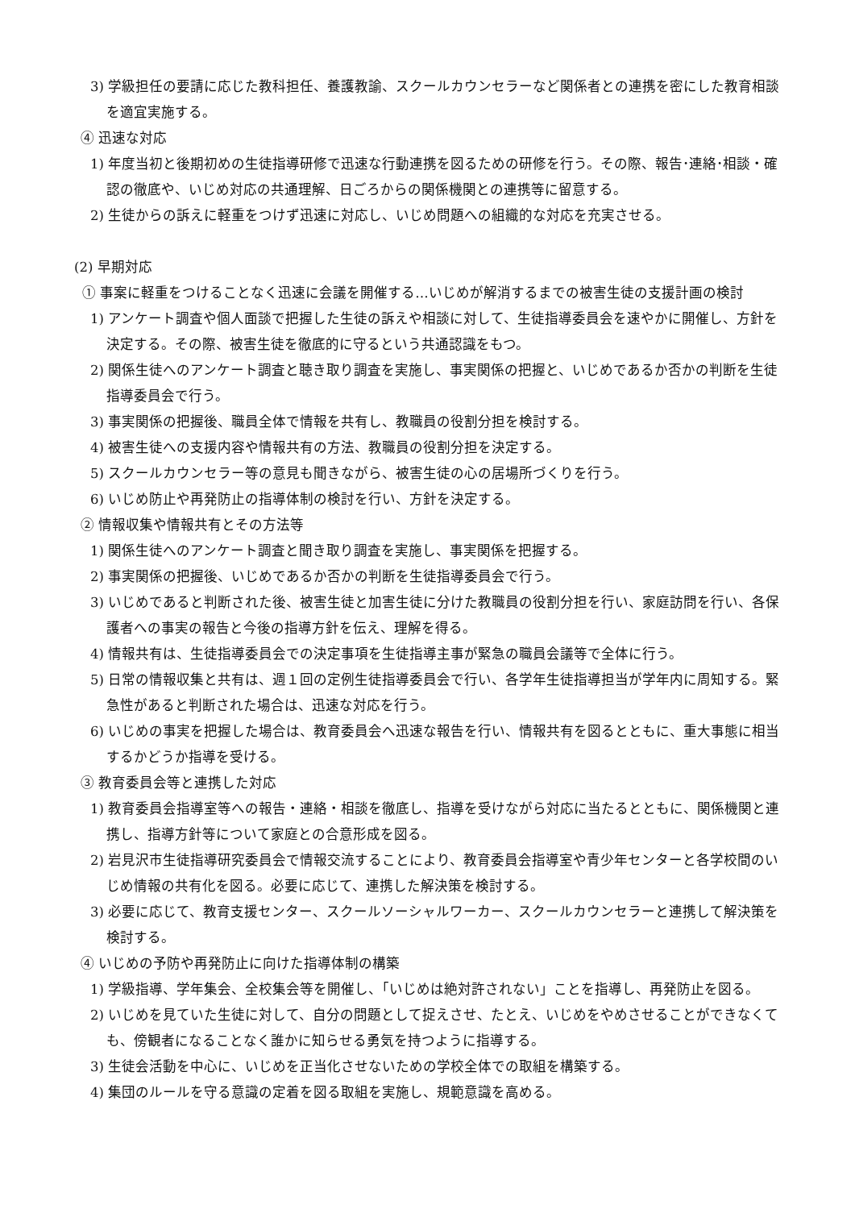3) 学級担任の要請に応じた教科担任、養護教諭、スクールカウンセラーなど関係者との連携を密にした教育相談を適宜実施する。
④ 迅速な対応
1) 年度当初と後期初めの生徒指導研修で迅速な行動連携を図るための研修を行う。その際、報告･連絡･相談・確認の徹底や、いじめ対応の共通理解、日ごろからの関係機関との連携等に留意する。
2) 生徒からの訴えに軽重をつけず迅速に対応し、いじめ問題への組織的な対応を充実させる。
(2) 早期対応
① 事案に軽重をつけることなく迅速に会議を開催する…いじめが解消するまでの被害生徒の支援計画の検討
1) アンケート調査や個人面談で把握した生徒の訴えや相談に対して、生徒指導委員会を速やかに開催し、方針を決定する。その際、被害生徒を徹底的に守るという共通認識をもつ。
2) 関係生徒へのアンケート調査と聴き取り調査を実施し、事実関係の把握と、いじめであるか否かの判断を生徒指導委員会で行う。
3) 事実関係の把握後、職員全体で情報を共有し、教職員の役割分担を検討する。
4) 被害生徒への支援内容や情報共有の方法、教職員の役割分担を決定する。
5) スクールカウンセラー等の意見も聞きながら、被害生徒の心の居場所づくりを行う。
6) いじめ防止や再発防止の指導体制の検討を行い、方針を決定する。
② 情報収集や情報共有とその方法等
1) 関係生徒へのアンケート調査と聞き取り調査を実施し、事実関係を把握する。
2) 事実関係の把握後、いじめであるか否かの判断を生徒指導委員会で行う。
3) いじめであると判断された後、被害生徒と加害生徒に分けた教職員の役割分担を行い、家庭訪問を行い、各保護者への事実の報告と今後の指導方針を伝え、理解を得る。
4) 情報共有は、生徒指導委員会での決定事項を生徒指導主事が緊急の職員会議等で全体に行う。
5) 日常の情報収集と共有は、週１回の定例生徒指導委員会で行い、各学年生徒指導担当が学年内に周知する。緊急性があると判断された場合は、迅速な対応を行う。
6) いじめの事実を把握した場合は、教育委員会へ迅速な報告を行い、情報共有を図るとともに、重大事態に相当するかどうか指導を受ける。
③ 教育委員会等と連携した対応
1) 教育委員会指導室等への報告・連絡・相談を徹底し、指導を受けながら対応に当たるとともに、関係機関と連携し、指導方針等について家庭との合意形成を図る。
2) 岩見沢市生徒指導研究委員会で情報交流することにより、教育委員会指導室や青少年センターと各学校間のいじめ情報の共有化を図る。必要に応じて、連携した解決策を検討する。
3) 必要に応じて、教育支援センター、スクールソーシャルワーカー、スクールカウンセラーと連携して解決策を検討する。
④ いじめの予防や再発防止に向けた指導体制の構築
1) 学級指導、学年集会、全校集会等を開催し、「いじめは絶対許されない」ことを指導し、再発防止を図る。
2) いじめを見ていた生徒に対して、自分の問題として捉えさせ、たとえ、いじめをやめさせることができなくても、傍観者になることなく誰かに知らせる勇気を持つように指導する。
3) 生徒会活動を中心に、いじめを正当化させないための学校全体での取組を構築する。
4) 集団のルールを守る意識の定着を図る取組を実施し、規範意識を高める。